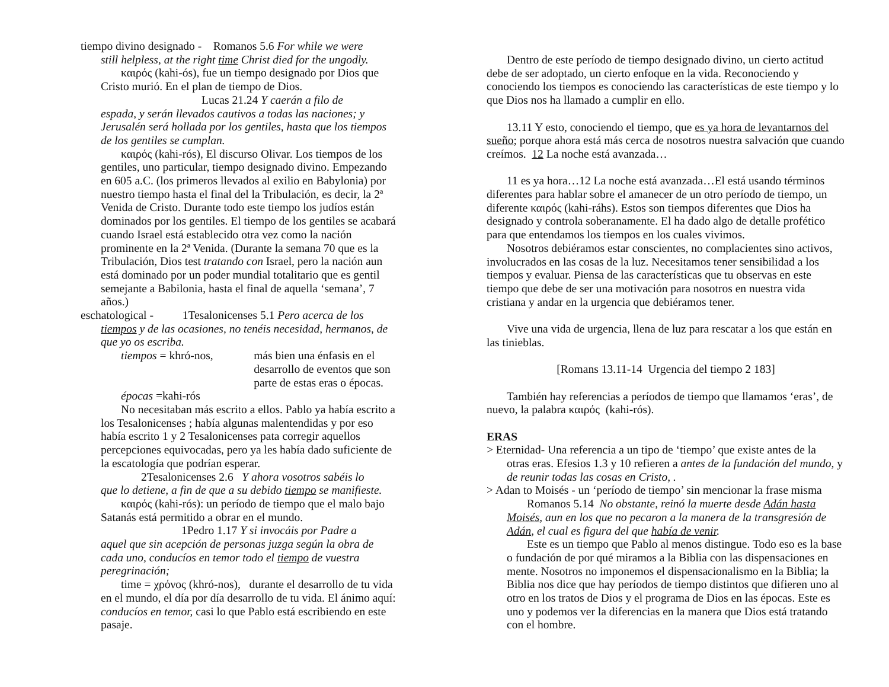tiempo divino designado - Romanos 5.6 For while we were
still helpless, at the right time Christ died for the ungodly.
καιρός (kahi-ós), fue un tiempo designado por Dios que Cristo murió. En el plan de tiempo de Dios.
Lucas 21.24 Y caerán a filo de
espada, y serán llevados cautivos a todas las naciones; y Jerusalén será hollada por los gentiles, hasta que los tiempos de los gentiles se cumplan.
καιρός (kahi-rós), El discurso Olivar. Los tiempos de los gentiles, uno particular, tiempo designado divino. Empezando en 605 a.C. (los primeros llevados al exilio en Babylonia) por nuestro tiempo hasta el final del la Tribulación, es decir, la 2ª Venida de Cristo. Durante todo este tiempo los judíos están dominados por los gentiles. El tiempo de los gentiles se acabará cuando Israel está establecido otra vez como la nación prominente en la 2ª Venida. (Durante la semana 70 que es la Tribulación, Dios test tratando con Israel, pero la nación aun está dominado por un poder mundial totalitario que es gentil semejante a Babilonia, hasta el final de aquella ‘semana’, 7 años.)
eschatological - 1Tesalonicenses 5.1 Pero acerca de los
tiempos y de las ocasiones, no tenéis necesidad, hermanos, de que yo os escriba.
tiempos = khró-nos, más bien una énfasis en el desarrollo de eventos que son parte de estas eras o épocas.
épocas =kahi-rós
No necesitaban más escrito a ellos. Pablo ya había escrito a los Tesalonicenses ; había algunas malentendidas y por eso había escrito 1 y 2 Tesalonicenses pata corregir aquellos percepciones equivocadas, pero ya les había dado suficiente de la escatología que podrían esperar.
2Tesalonicenses 2.6 Y ahora vosotros sabéis lo
que lo detiene, a fin de que a su debido tiempo se manifieste.
καιρός (kahi-rós): un período de tiempo que el malo bajo Satanás está permitido a obrar en el mundo.
1Pedro 1.17 Y si invocáis por Padre a
aquel que sin acepción de personas juzga según la obra de cada uno, conducíos en temor todo el tiempo de vuestra peregrinación;
time = χρόνος (khró-nos), durante el desarrollo de tu vida en el mundo, el día por día desarrollo de tu vida. El ánimo aquí: conducíos en temor, casi lo que Pablo está escribiendo en este pasaje.
Dentro de este período de tiempo designado divino, un cierto actitud debe de ser adoptado, un cierto enfoque en la vida. Reconociendo y conociendo los tiempos es conociendo las características de este tiempo y lo que Dios nos ha llamado a cumplir en ello.
13.11 Y esto, conociendo el tiempo, que es ya hora de levantarnos del sueño; porque ahora está más cerca de nosotros nuestra salvación que cuando creímos. 12 La noche está avanzada…
11 es ya hora…12 La noche está avanzada…El está usando términos diferentes para hablar sobre el amanecer de un otro período de tiempo, un diferente καιρός (kahi-ráhs). Estos son tiempos diferentes que Dios ha designado y controla soberanamente. El ha dado algo de detalle profético para que entendamos los tiempos en los cuales vivimos.
Nosotros debiéramos estar conscientes, no complacientes sino activos, involucrados en las cosas de la luz. Necesitamos tener sensibilidad a los tiempos y evaluar. Piensa de las características que tu observas en este tiempo que debe de ser una motivación para nosotros en nuestra vida cristiana y andar en la urgencia que debiéramos tener.
Vive una vida de urgencia, llena de luz para rescatar a los que están en las tinieblas.
[Romans 13.11-14 Urgencia del tiempo 2 183]
También hay referencias a períodos de tiempo que llamamos ‘eras’, de nuevo, la palabra καιρός (kahi-rós).
ERAS
> Eternidad- Una referencia a un tipo de ‘tiempo’ que existe antes de la
otras eras. Efesios 1.3 y 10 refieren a antes de la fundación del mundo, y de reunir todas las cosas en Cristo, .
> Adan to Moisés - un ‘período de tiempo’ sin mencionar la frase misma
Romanos 5.14 No obstante, reinó la muerte desde Adán hasta Moisés, aun en los que no pecaron a la manera de la transgresión de Adán, el cual es figura del que había de venir.
Este es un tiempo que Pablo al menos distingue. Todo eso es la base o fundación de por qué miramos a la Biblia con las dispensaciones en mente. Nosotros no imponemos el dispensacionalismo en la Biblia; la Biblia nos dice que hay períodos de tiempo distintos que difieren uno al otro en los tratos de Dios y el programa de Dios en las épocas. Este es uno y podemos ver la diferencias en la manera que Dios está tratando con el hombre.